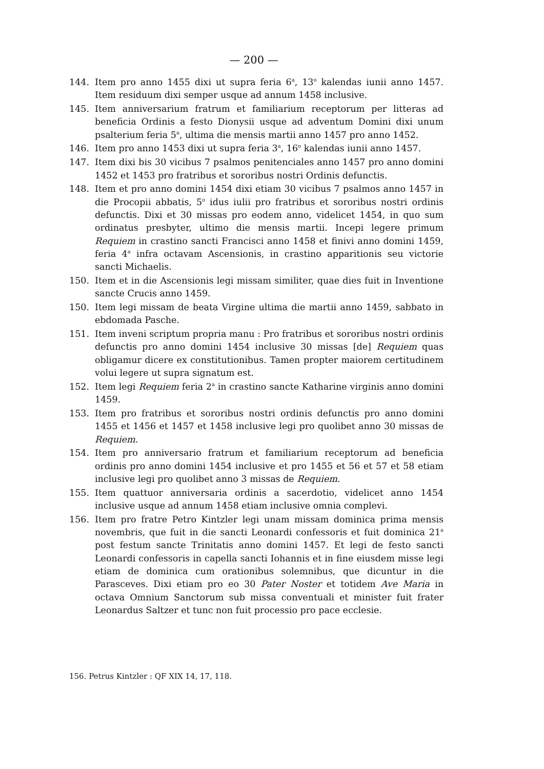— 200 —
144. Item pro anno 1455 dixi ut supra feria 6<sup>a</sup>, 13<sup>o</sup> kalendas iunii anno 1457. Item residuum dixi semper usque ad annum 1458 inclusive.
145. Item anniversarium fratrum et familiarium receptorum per litteras ad beneficia Ordinis a festo Dionysii usque ad adventum Domini dixi unum psalterium feria 5<sup>a</sup>, ultima die mensis martii anno 1457 pro anno 1452.
146. Item pro anno 1453 dixi ut supra feria 3<sup>a</sup>, 16<sup>o</sup> kalendas iunii anno 1457.
147. Item dixi bis 30 vicibus 7 psalmos penitenciales anno 1457 pro anno domini 1452 et 1453 pro fratribus et sororibus nostri Ordinis defunctis.
148. Item et pro anno domini 1454 dixi etiam 30 vicibus 7 psalmos anno 1457 in die Procopii abbatis, 5<sup>o</sup> idus iulii pro fratribus et sororibus nostri ordinis defunctis. Dixi et 30 missas pro eodem anno, videlicet 1454, in quo sum ordinatus presbyter, ultimo die mensis martii. Incepi legere primum Requiem in crastino sancti Francisci anno 1458 et finivi anno domini 1459, feria 4<sup>a</sup> infra octavam Ascensionis, in crastino apparitionis seu victorie sancti Michaelis.
150. Item et in die Ascensionis legi missam similiter, quae dies fuit in Inventione sancte Crucis anno 1459.
150. Item legi missam de beata Virgine ultima die martii anno 1459, sabbato in ebdomada Pasche.
151. Item inveni scriptum propria manu : Pro fratribus et sororibus nostri ordinis defunctis pro anno domini 1454 inclusive 30 missas [de] Requiem quas obligamur dicere ex constitutionibus. Tamen propter maiorem certitudinem volui legere ut supra signatum est.
152. Item legi Requiem feria 2<sup>a</sup> in crastino sancte Katharine virginis anno domini 1459.
153. Item pro fratribus et sororibus nostri ordinis defunctis pro anno domini 1455 et 1456 et 1457 et 1458 inclusive legi pro quolibet anno 30 missas de Requiem.
154. Item pro anniversario fratrum et familiarium receptorum ad beneficia ordinis pro anno domini 1454 inclusive et pro 1455 et 56 et 57 et 58 etiam inclusive legi pro quolibet anno 3 missas de Requiem.
155. Item quattuor anniversaria ordinis a sacerdotio, videlicet anno 1454 inclusive usque ad annum 1458 etiam inclusive omnia complevi.
156. Item pro fratre Petro Kintzler legi unam missam dominica prima mensis novembris, que fuit in die sancti Leonardi confessoris et fuit dominica 21<sup>a</sup> post festum sancte Trinitatis anno domini 1457. Et legi de festo sancti Leonardi confessoris in capella sancti Iohannis et in fine eiusdem misse legi etiam de dominica cum orationibus solemnibus, que dicuntur in die Parasceves. Dixi etiam pro eo 30 Pater Noster et totidem Ave Maria in octava Omnium Sanctorum sub missa conventuali et minister fuit frater Leonardus Saltzer et tunc non fuit processio pro pace ecclesie.
156. Petrus Kintzler : QF XIX 14, 17, 118.